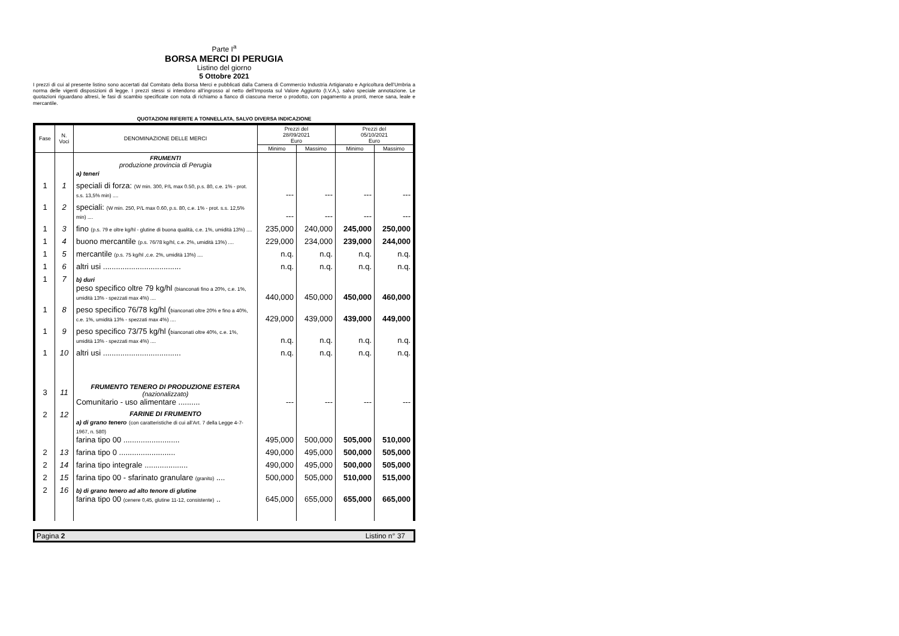Parte I<sup>a</sup>
BORSA MERCI DI PERUGIA
Listino del giorno
5 Ottobre 2021
I prezzi di cui al presente listino sono accertati dal Comitato della Borsa Merci e pubblicati dalla Camera di Commercio Industria Artigianato e Agricoltura dell’Umbria a norma delle vigenti disposizioni di legge. I prezzi stessi si intendono all’ingrosso al netto dell’Imposta sul Valore Aggiunto (I.V.A.), salvo speciale annotazione. Le quotazioni riguardano altresì, le fasi di scambio specificate con nota di richiamo a fianco di ciascuna merce o prodotto, con pagamento a pronti, merce sana, leale e mercantile.
QUOTAZIONI RIFERITE A TONNELLATA, SALVO DIVERSA INDICAZIONE
| Fase | N. Voci | DENOMINAZIONE DELLE MERCI | Prezzi del 28/09/2021 Euro | | Prezzi del 05/10/2021 Euro | |
| --- | --- | --- | --- | --- | --- | --- |
| | | | Minimo | Massimo | Minimo | Massimo |
| | | FRUMENTI produzione provincia di Perugia a) teneri | | | | |
| 1 | 1 | speciali di forza: (W min. 300, P/L max 0.50, p.s. 80, c.e. 1% - prot. s.s. 13,5% min) .... | --- | --- | --- | --- |
| 1 | 2 | speciali: (W min. 250, P/L max 0.60, p.s. 80, c.e. 1% - prot. s.s. 12,5% min) .... | --- | --- | --- | --- |
| 1 | 3 | fino (p.s. 79 e oltre kg/hl - glutine di buona qualità, c.e. 1%, umidità 13%) .... | 235,000 | 240,000 | 245,000 | 250,000 |
| 1 | 4 | buono mercantile (p.s. 76/78 kg/hl, c.e. 2%, umidità 13%) .... | 229,000 | 234,000 | 239,000 | 244,000 |
| 1 | 5 | mercantile (p.s. 75 kg/hl ,c.e. 2%, umidità 13%) .... | n.q. | n.q. | n.q. | n.q. |
| 1 | 6 | altri usi .................................... | n.q. | n.q. | n.q. | n.q. |
| 1 | 7 | b) duri peso specifico oltre 79 kg/hl (bianconati fino a 20%, c.e. 1%, umidità 13% - spezzati max 4%) .... | 440,000 | 450,000 | 450,000 | 460,000 |
| 1 | 8 | peso specifico 76/78 kg/hl ( bianconati oltre 20% e fino a 40%, c.e. 1%, umidità 13% - spezzati max 4%) .... | 429,000 | 439,000 | 439,000 | 449,000 |
| 1 | 9 | peso specifico 73/75 kg/hl ( bianconati oltre 40%, c.e. 1%, umidità 13% - spezzati max 4%) .... | n.q. | n.q. | n.q. | n.q. |
| 1 | 10 | altri usi .................................... | n.q. | n.q. | n.q. | n.q. |
| 3 | 11 | FRUMENTO TENERO DI PRODUZIONE ESTERA (nazionalizzato) Comunitario - uso alimentare .......... | --- | --- | --- | --- |
| 2 | 12 | FARINE DI FRUMENTO a) di grano tenero (con caratteristiche di cui all’Art. 7 della Legge 4-7-1967, n. 580) farina tipo 00 .......................... | 495,000 | 500,000 | 505,000 | 510,000 |
| 2 | 13 | farina tipo 0 .......................... | 490,000 | 495,000 | 500,000 | 505,000 |
| 2 | 14 | farina tipo integrale .................... | 490,000 | 495,000 | 500,000 | 505,000 |
| 2 | 15 | farina tipo 00 - sfarinato granulare (granito) .... | 500,000 | 505,000 | 510,000 | 515,000 |
| 2 | 16 | b) di grano tenero ad alto tenore di glutine farina tipo 00 (cenere 0,45, glutine 11-12, consistente) .. | 645,000 | 655,000 | 655,000 | 665,000 |
Pagina 2 Listino n° 37